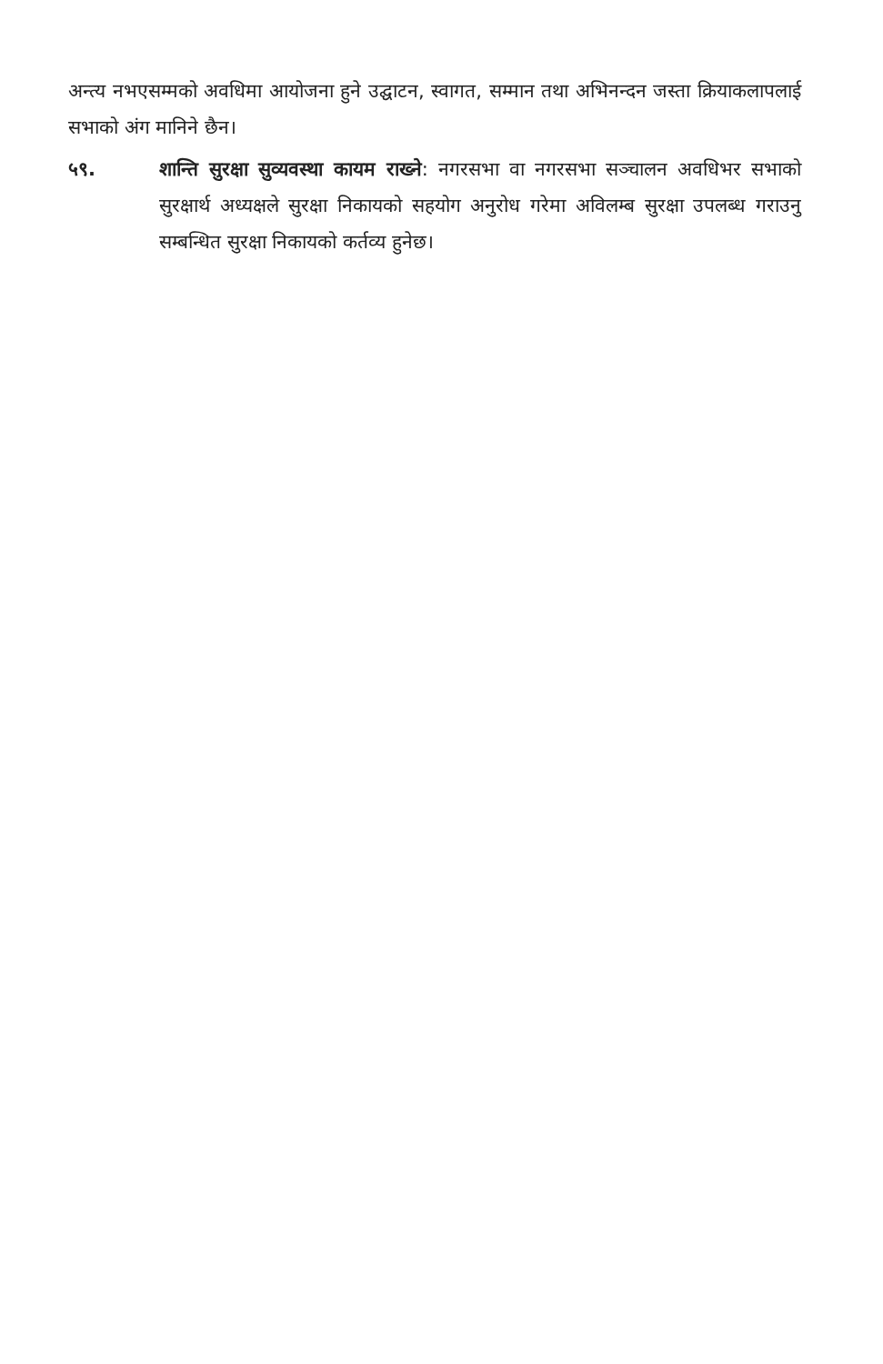अन्त्य नभएसम्मको अवधिमा आयोजना हुने उद्घाटन, स्वागत, सम्मान तथा अभिनन्दन जस्ता क्रियाकलापलाई सभाको अंग मानिने छैन।
५९. शान्ति सुरक्षा सुव्यवस्था कायम राख्ने: नगरसभा वा नगरसभा सञ्चालन अवधिभर सभाको सुरक्षार्थ अध्यक्षले सुरक्षा निकायको सहयोग अनुरोध गरेमा अविलम्ब सुरक्षा उपलब्ध गराउनु सम्बन्धित सुरक्षा निकायको कर्तव्य हुनेछ।